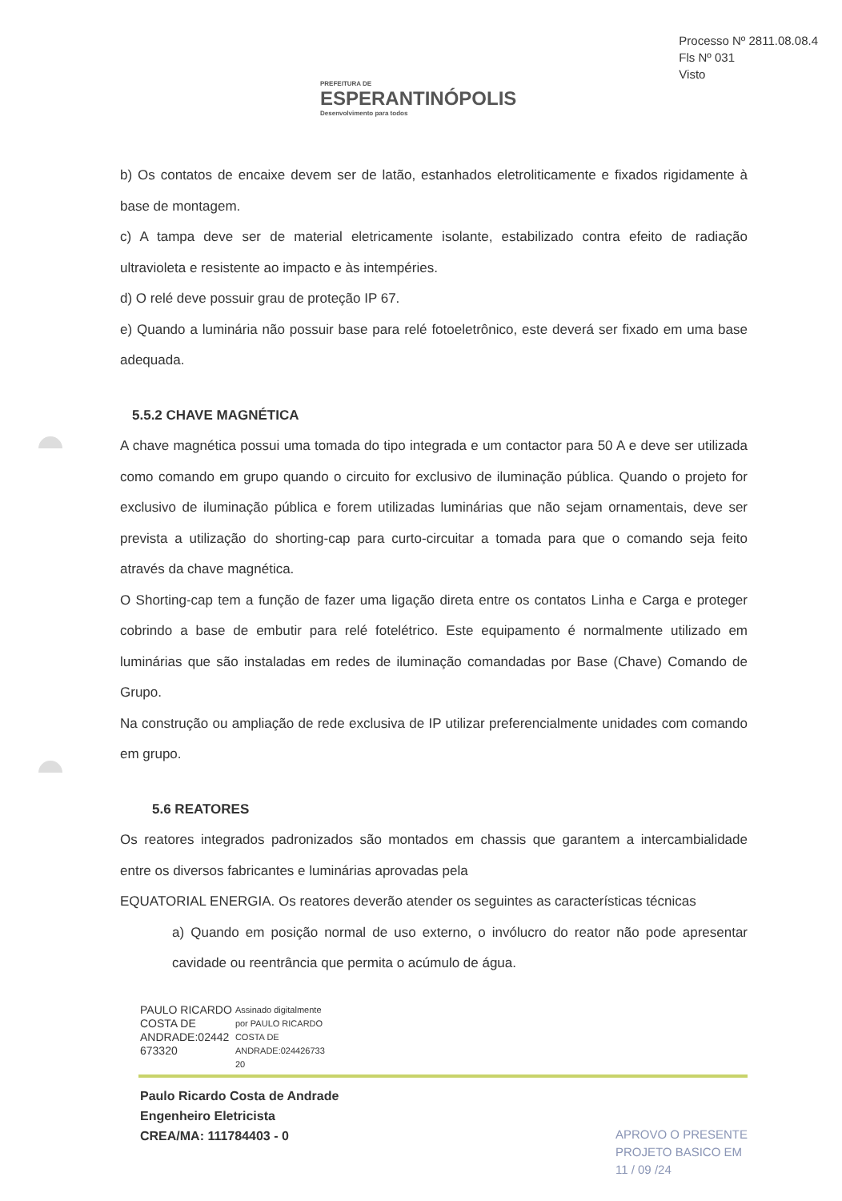PREFEITURA DE
ESPERANTINÓPOLIS
Desenvolvimento para todos
Processo Nº 2811.08.08.4
Fls Nº 031
Visto
b) Os contatos de encaixe devem ser de latão, estanhados eletroliticamente e fixados rigidamente à base de montagem.
c) A tampa deve ser de material eletricamente isolante, estabilizado contra efeito de radiação ultravioleta e resistente ao impacto e às intempéries.
d) O relé deve possuir grau de proteção IP 67.
e) Quando a luminária não possuir base para relé fotoeletrônico, este deverá ser fixado em uma base adequada.
5.5.2 CHAVE MAGNÉTICA
A chave magnética possui uma tomada do tipo integrada e um contactor para 50 A e deve ser utilizada como comando em grupo quando o circuito for exclusivo de iluminação pública. Quando o projeto for exclusivo de iluminação pública e forem utilizadas luminárias que não sejam ornamentais, deve ser prevista a utilização do shorting-cap para curto-circuitar a tomada para que o comando seja feito através da chave magnética.
O Shorting-cap tem a função de fazer uma ligação direta entre os contatos Linha e Carga e proteger cobrindo a base de embutir para relé fotelétrico. Este equipamento é normalmente utilizado em luminárias que são instaladas em redes de iluminação comandadas por Base (Chave) Comando de Grupo.
Na construção ou ampliação de rede exclusiva de IP utilizar preferencialmente unidades com comando em grupo.
5.6 REATORES
Os reatores integrados padronizados são montados em chassis que garantem a intercambialidade entre os diversos fabricantes e luminárias aprovadas pela
EQUATORIAL ENERGIA. Os reatores deverão atender os seguintes as características técnicas
a) Quando em posição normal de uso externo, o invólucro do reator não pode apresentar cavidade ou reentrância que permita o acúmulo de água.
PAULO RICARDO
COSTA DE
ANDRADE:02442
673320
Assinado digitalmente
por PAULO RICARDO
COSTA DE
ANDRADE:024426733
20
Paulo Ricardo Costa de Andrade
Engenheiro Eletricista
CREA/MA: 111784403 - 0
APROVO O PRESENTE
PROJETO BASICO EM
11 / 09 /24